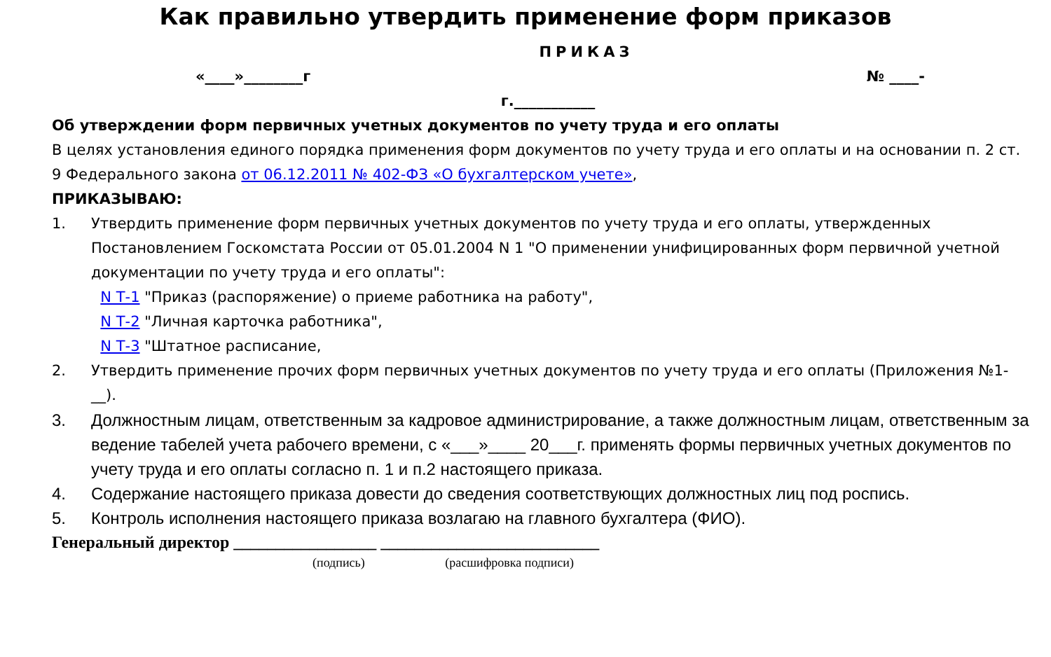Как правильно утвердить применение форм приказов
ПРИКАЗ
«____»________г № ____-
г.___________
Об утверждении форм первичных учетных документов по учету труда и его оплаты
В целях установления единого порядка применения форм документов по учету труда и его оплаты и на основании п. 2 ст. 9 Федерального закона от 06.12.2011 № 402-ФЗ «О бухгалтерском учете»,
ПРИКАЗЫВАЮ:
1. Утвердить применение форм первичных учетных документов по учету труда и его оплаты, утвержденных Постановлением Госкомстата России от 05.01.2004 N 1 "О применении унифицированных форм первичной учетной документации по учету труда и его оплаты":
N Т-1 "Приказ (распоряжение) о приеме работника на работу",
N Т-2 "Личная карточка работника",
N Т-3 "Штатное расписание,
2. Утвердить применение прочих форм первичных учетных документов по учету труда и его оплаты (Приложения №1-__).
3. Должностным лицам, ответственным за кадровое администрирование, а также должностным лицам, ответственным за ведение табелей учета рабочего времени, с «___»____ 20___г. применять формы первичных учетных документов по учету труда и его оплаты согласно п. 1 и п.2 настоящего приказа.
4. Содержание настоящего приказа довести до сведения соответствующих должностных лиц под роспись.
5. Контроль исполнения настоящего приказа возлагаю на главного бухгалтера (ФИО).
Генеральный директор _________________ __________________________
(подпись) (расшифровка подписи)